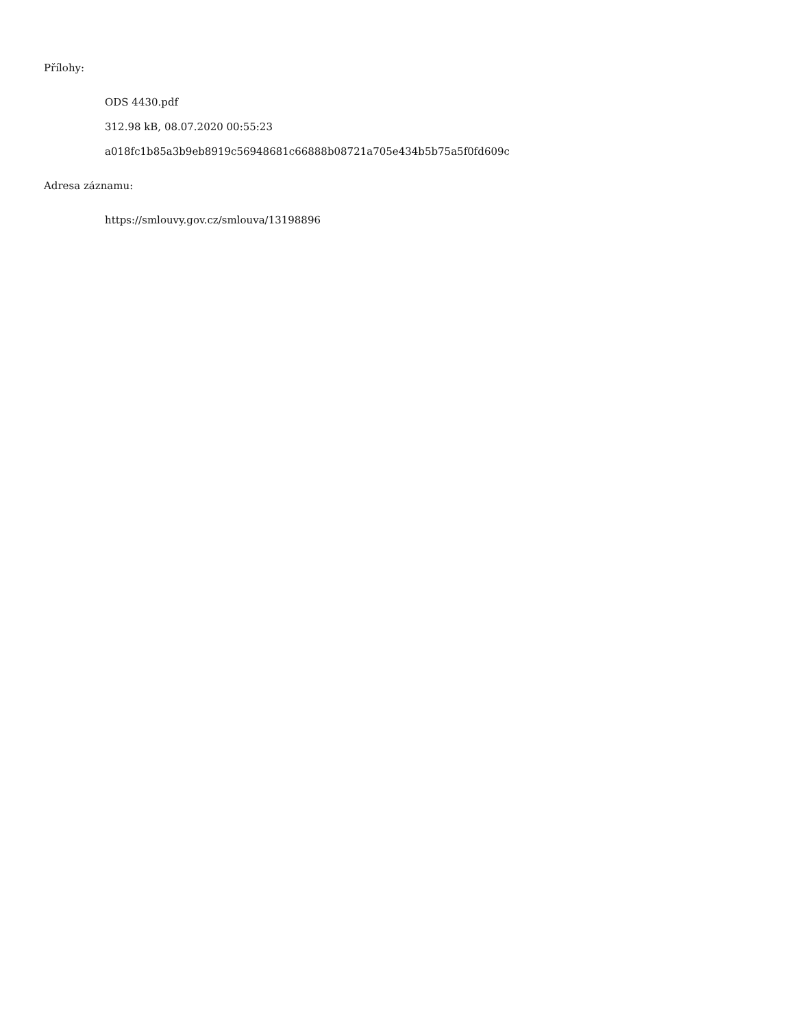Přílohy:
ODS 4430.pdf
312.98 kB, 08.07.2020 00:55:23
a018fc1b85a3b9eb8919c56948681c66888b08721a705e434b5b75a5f0fd609c
Adresa záznamu:
https://smlouvy.gov.cz/smlouva/13198896